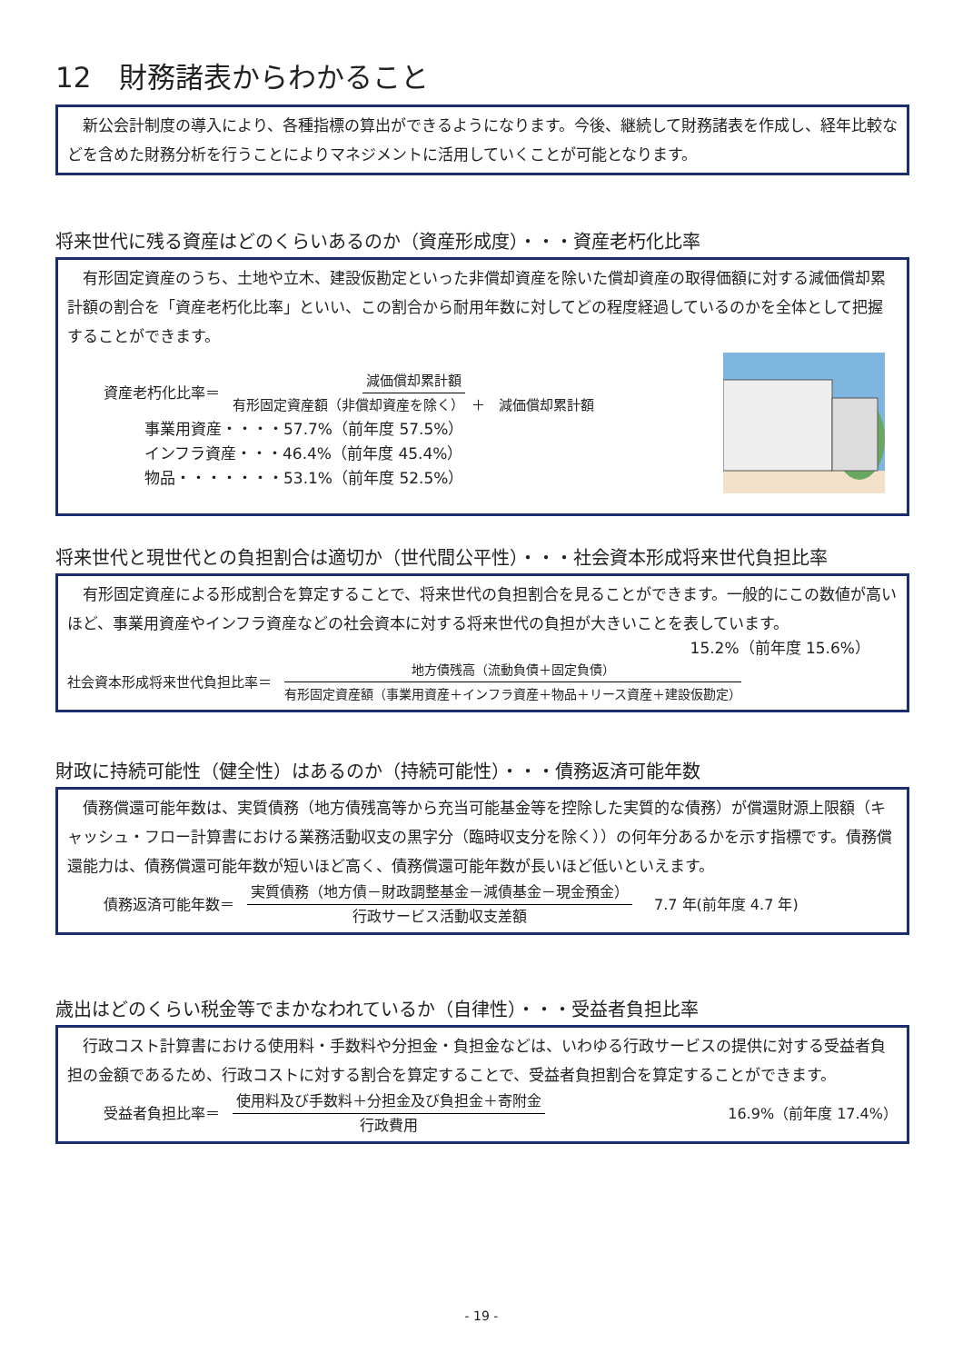12　財務諸表からわかること
　新公会計制度の導入により、各種指標の算出ができるようになります。今後、継続して財務諸表を作成し、経年比較などを含めた財務分析を行うことによりマネジメントに活用していくことが可能となります。
将来世代に残る資産はどのくらいあるのか（資産形成度）・・・資産老朽化比率
　有形固定資産のうち、土地や立木、建設仮勘定といった非償却資産を除いた償却資産の取得価額に対する減価償却累計額の割合を「資産老朽化比率」といい、この割合から耐用年数に対してどの程度経過しているのかを全体として把握することができます。
資産老朽化比率＝ 減価償却累計額 有形固定資産額（非償却資産を除く）　＋　減価償却累計額
事業用資産・・・・57.7%（前年度 57.5%）
インフラ資産・・・46.4%（前年度 45.4%）
物品・・・・・・・53.1%（前年度 52.5%）
将来世代と現世代との負担割合は適切か（世代間公平性）・・・社会資本形成将来世代負担比率
　有形固定資産による形成割合を算定することで、将来世代の負担割合を見ることができます。一般的にこの数値が高いほど、事業用資産やインフラ資産などの社会資本に対する将来世代の負担が大きいことを表しています。
15.2%（前年度 15.6%）
社会資本形成将来世代負担比率＝ 地方債残高（流動負債＋固定負債） 有形固定資産額（事業用資産＋インフラ資産＋物品＋リース資産＋建設仮勘定）
財政に持続可能性（健全性）はあるのか（持続可能性）・・・債務返済可能年数
　債務償還可能年数は、実質債務（地方債残高等から充当可能基金等を控除した実質的な債務）が償還財源上限額（キャッシュ・フロー計算書における業務活動収支の黒字分（臨時収支分を除く））の何年分あるかを示す指標です。債務償還能力は、債務償還可能年数が短いほど高く、債務償還可能年数が長いほど低いといえます。
債務返済可能年数＝ 実質債務（地方債－財政調整基金－減債基金－現金預金） 行政サービス活動収支差額 7.7 年(前年度 4.7 年)
歳出はどのくらい税金等でまかなわれているか（自律性）・・・受益者負担比率
　行政コスト計算書における使用料・手数料や分担金・負担金などは、いわゆる行政サービスの提供に対する受益者負担の金額であるため、行政コストに対する割合を算定することで、受益者負担割合を算定することができます。
受益者負担比率＝ 使用料及び手数料＋分担金及び負担金＋寄附金 行政費用 16.9%（前年度 17.4%）
- 19 -